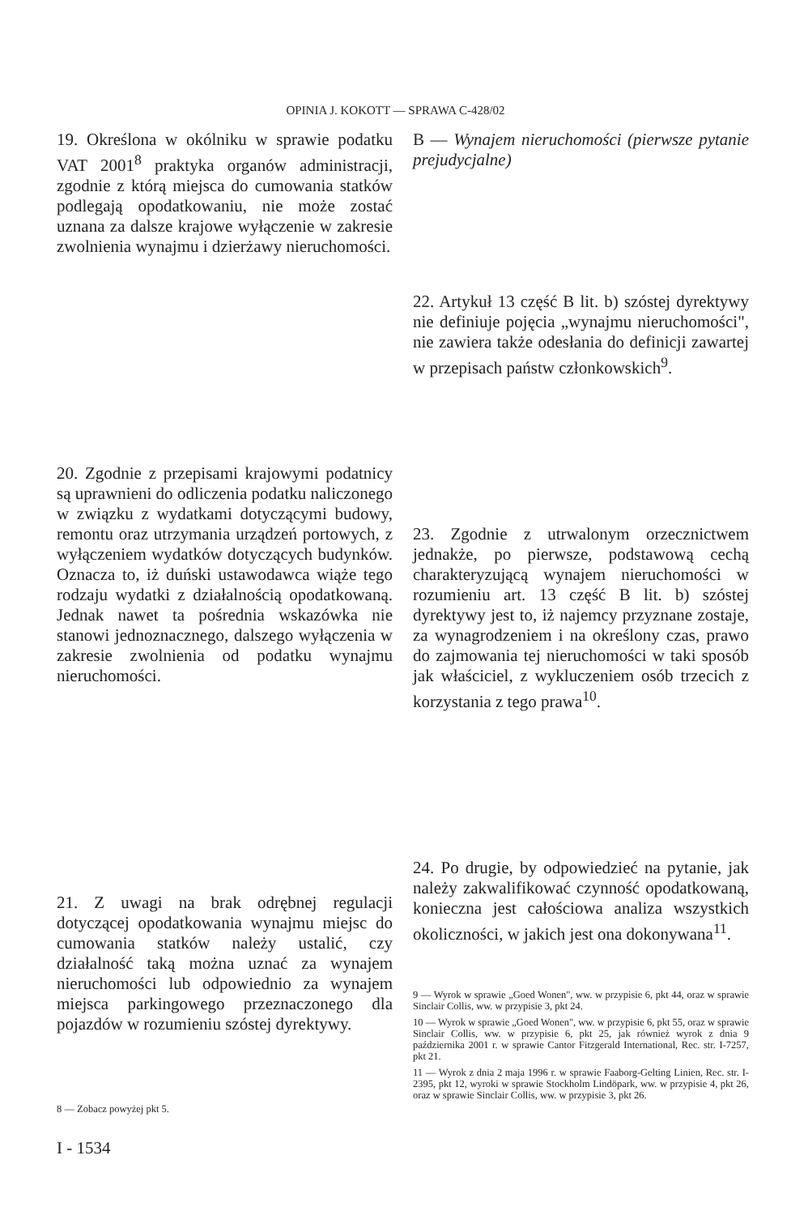OPINIA J. KOKOTT — SPRAWA C-428/02
19. Określona w okólniku w sprawie podatku VAT 2001<sup>8</sup> praktyka organów administracji, zgodnie z którą miejsca do cumowania statków podlegają opodatkowaniu, nie może zostać uznana za dalsze krajowe wyłączenie w zakresie zwolnienia wynajmu i dzierżawy nieruchomości.
20. Zgodnie z przepisami krajowymi podatnicy są uprawnieni do odliczenia podatku naliczonego w związku z wydatkami dotyczącymi budowy, remontu oraz utrzymania urządzeń portowych, z wyłączeniem wydatków dotyczących budynków. Oznacza to, iż duński ustawodawca wiąże tego rodzaju wydatki z działalnością opodatkowaną. Jednak nawet ta pośrednia wskazówka nie stanowi jednoznacznego, dalszego wyłączenia w zakresie zwolnienia od podatku wynajmu nieruchomości.
21. Z uwagi na brak odrębnej regulacji dotyczącej opodatkowania wynajmu miejsc do cumowania statków należy ustalić, czy działalność taką można uznać za wynajem nieruchomości lub odpowiednio za wynajem miejsca parkingowego przeznaczonego dla pojazdów w rozumieniu szóstej dyrektywy.
8 — Zobacz powyżej pkt 5.
B — Wynajem nieruchomości (pierwsze pytanie prejudycjalne)
22. Artykuł 13 część B lit. b) szóstej dyrektywy nie definiuje pojęcia „wynajmu nieruchomości", nie zawiera także odesłania do definicji zawartej w przepisach państw członkowskich<sup>9</sup>.
23. Zgodnie z utrwalonym orzecznictwem jednakże, po pierwsze, podstawową cechą charakteryzującą wynajem nieruchomości w rozumieniu art. 13 część B lit. b) szóstej dyrektywy jest to, iż najemcy przyznane zostaje, za wynagrodzeniem i na określony czas, prawo do zajmowania tej nieruchomości w taki sposób jak właściciel, z wykluczeniem osób trzecich z korzystania z tego prawa<sup>10</sup>.
24. Po drugie, by odpowiedzieć na pytanie, jak należy zakwalifikować czynność opodatkowaną, konieczna jest całościowa analiza wszystkich okoliczności, w jakich jest ona dokonywana<sup>11</sup>.
9 — Wyrok w sprawie „Goed Wonen", ww. w przypisie 6, pkt 44, oraz w sprawie Sinclair Collis, ww. w przypisie 3, pkt 24.
10 — Wyrok w sprawie „Goed Wonen", ww. w przypisie 6, pkt 55, oraz w sprawie Sinclair Collis, ww. w przypisie 6, pkt 25, jak również wyrok z dnia 9 października 2001 r. w sprawie Cantor Fitzgerald International, Rec. str. I-7257, pkt 21.
11 — Wyrok z dnia 2 maja 1996 r. w sprawie Faaborg-Gelting Linien, Rec. str. I-2395, pkt 12, wyroki w sprawie Stockholm Lindöpark, ww. w przypisie 4, pkt 26, oraz w sprawie Sinclair Collis, ww. w przypisie 3, pkt 26.
I - 1534